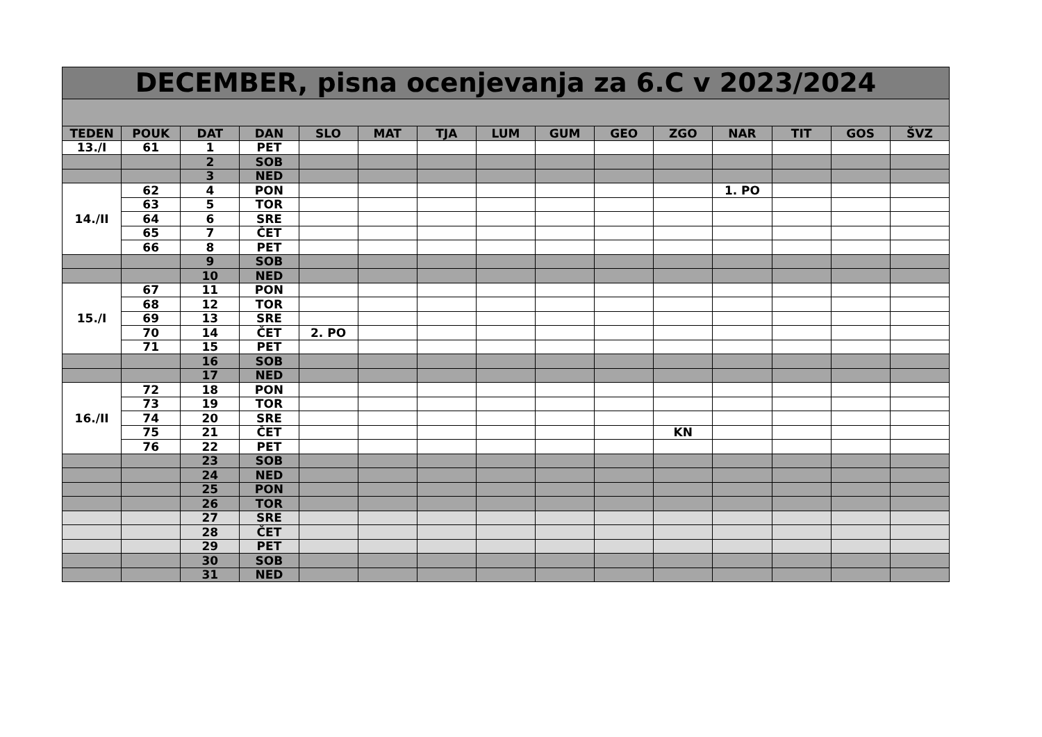| DECEMBER, pisna ocenjevanja za 6.C v 2023/2024 | | | | | | | | | | | | | | |
| --- | --- | --- | --- | --- | --- | --- | --- | --- | --- | --- | --- | --- | --- | --- |
| TEDEN | POUK | DAT | DAN | SLO | MAT | TJA | LUM | GUM | GEO | ZGO | NAR | TIT | GOS | ŠVZ |
| 13./I | 61 | 1 | PET | | | | | | | | | | | |
| | | 2 | SOB | | | | | | | | | | | |
| | | 3 | NED | | | | | | | | | | | |
| 14./II | 62 | 4 | PON | | | | | | | | 1. PO | | | |
| | 63 | 5 | TOR | | | | | | | | | | | |
| | 64 | 6 | SRE | | | | | | | | | | | |
| | 65 | 7 | ČET | | | | | | | | | | | |
| | 66 | 8 | PET | | | | | | | | | | | |
| | | 9 | SOB | | | | | | | | | | | |
| | | 10 | NED | | | | | | | | | | | |
| 15./I | 67 | 11 | PON | | | | | | | | | | | |
| | 68 | 12 | TOR | | | | | | | | | | | |
| | 69 | 13 | SRE | | | | | | | | | | | |
| | 70 | 14 | ČET | 2. PO | | | | | | | | | | |
| | 71 | 15 | PET | | | | | | | | | | | |
| | | 16 | SOB | | | | | | | | | | | |
| | | 17 | NED | | | | | | | | | | | |
| 16./II | 72 | 18 | PON | | | | | | | | | | | |
| | 73 | 19 | TOR | | | | | | | | | | | |
| | 74 | 20 | SRE | | | | | | | | | | | |
| | 75 | 21 | ČET | | | | | | | KN | | | | |
| | 76 | 22 | PET | | | | | | | | | | | |
| | | 23 | SOB | | | | | | | | | | | |
| | | 24 | NED | | | | | | | | | | | |
| | | 25 | PON | | | | | | | | | | | |
| | | 26 | TOR | | | | | | | | | | | |
| | | 27 | SRE | | | | | | | | | | | |
| | | 28 | ČET | | | | | | | | | | | |
| | | 29 | PET | | | | | | | | | | | |
| | | 30 | SOB | | | | | | | | | | | |
| | | 31 | NED | | | | | | | | | | | |